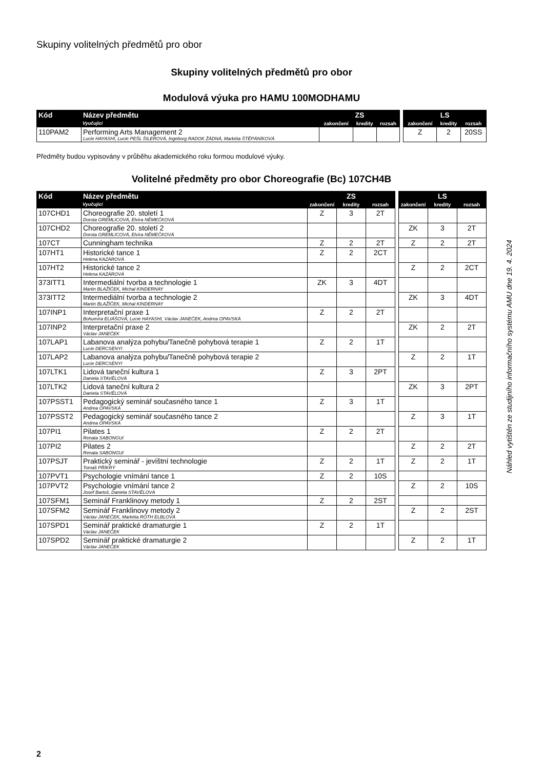Skupiny volitelných předmětů pro obor
Skupiny volitelných předmětů pro obor
Modulová výuka pro HAMU 100MODHAMU
| Kód | Název předmětu | ZS | | | | LS | | |
| --- | --- | --- | --- | --- | --- | --- | --- | --- |
| | Vyučující | zakončení | kredity | rozsah | | zakončení | kredity | rozsah |
| 110PAM2 | Performing Arts Management 2 Lucie HAYASHI, Lucie PEŠL ŠILEROVÁ, Ingeborg RADOK ŽÁDNÁ, Markéta ŠTĚPÁNÍKOVÁ | | | | | Z | 2 | 20SS |
Předměty budou vypisovány v průběhu akademického roku formou modulové výuky.
Volitelné předměty pro obor Choreografie (Bc) 107CH4B
| Kód | Název předmětu | ZS | | | | LS | | |
| --- | --- | --- | --- | --- | --- | --- | --- | --- |
| | Vyučující | zakončení | kredity | rozsah | | zakončení | kredity | rozsah |
| 107CHD1 | Choreografie 20. století 1 Dorota GREMLICOVÁ, Elvíra NĚMEČKOVÁ | Z | 3 | 2T | | | | |
| 107CHD2 | Choreografie 20. století 2 Dorota GREMLICOVÁ, Elvíra NĚMEČKOVÁ | | | | | ZK | 3 | 2T |
| 107CT | Cunningham technika | Z | 2 | 2T | | Z | 2 | 2T |
| 107HT1 | Historické tance 1 Helena KAZÁROVÁ | Z | 2 | 2CT | | | | |
| 107HT2 | Historické tance 2 Helena KAZÁROVÁ | | | | | Z | 2 | 2CT |
| 373ITT1 | Intermediální tvorba a technologie 1 Martin BLAŽÍČEK, Michal KINDERNAY | ZK | 3 | 4DT | | | | |
| 373ITT2 | Intermediální tvorba a technologie 2 Martin BLAŽÍČEK, Michal KINDERNAY | | | | | ZK | 3 | 4DT |
| 107INP1 | Interpretační praxe 1 Bohumíra ELIÁŠOVÁ, Lucie HAYASHI, Václav JANEČEK, Andrea OPAVSKÁ | Z | 2 | 2T | | | | |
| 107INP2 | Interpretační praxe 2 Václav JANEČEK | | | | | ZK | 2 | 2T |
| 107LAP1 | Labanova analýza pohybu/Tanečně pohybová terapie 1 Lucie DERCSÉNYI | Z | 2 | 1T | | | | |
| 107LAP2 | Labanova analýza pohybu/Tanečně pohybová terapie 2 Lucie DERCSÉNYI | | | | | Z | 2 | 1T |
| 107LTK1 | Lidová taneční kultura 1 Daniela STAVĚLOVÁ | Z | 3 | 2PT | | | | |
| 107LTK2 | Lidová taneční kultura 2 Daniela STAVĚLOVÁ | | | | | ZK | 3 | 2PT |
| 107PSST1 | Pedagogický seminář současného tance 1 Andrea OPAVSKÁ | Z | 3 | 1T | | | | |
| 107PSST2 | Pedagogický seminář současného tance 2 Andrea OPAVSKÁ | | | | | Z | 3 | 1T |
| 107PI1 | Pilates 1 Renata SABONGUI | Z | 2 | 2T | | | | |
| 107PI2 | Pilates 2 Renata SABONGUI | | | | | Z | 2 | 2T |
| 107PSJT | Praktický seminář - jevištní technologie Tomáš PŘÍKRÝ | Z | 2 | 1T | | Z | 2 | 1T |
| 107PVT1 | Psychologie vnímání tance 1 | Z | 2 | 10S | | | | |
| 107PVT2 | Psychologie vnímání tance 2 Josef Bartoš, Daniela STAVĚLOVÁ | | | | | Z | 2 | 10S |
| 107SFM1 | Seminář Franklinovy metody 1 | Z | 2 | 2ST | | | | |
| 107SFM2 | Seminář Franklinovy metody 2 Václav JANEČEK, Markéta ROTH ELBLOVÁ | | | | | Z | 2 | 2ST |
| 107SPD1 | Seminář praktické dramaturgie 1 Václav JANEČEK | Z | 2 | 1T | | | | |
| 107SPD2 | Seminář praktické dramaturgie 2 Václav JANEČEK | | | | | Z | 2 | 1T |
Náhled vytištěn ze studijního informačního systému AMU dne 19. 4. 2024
2